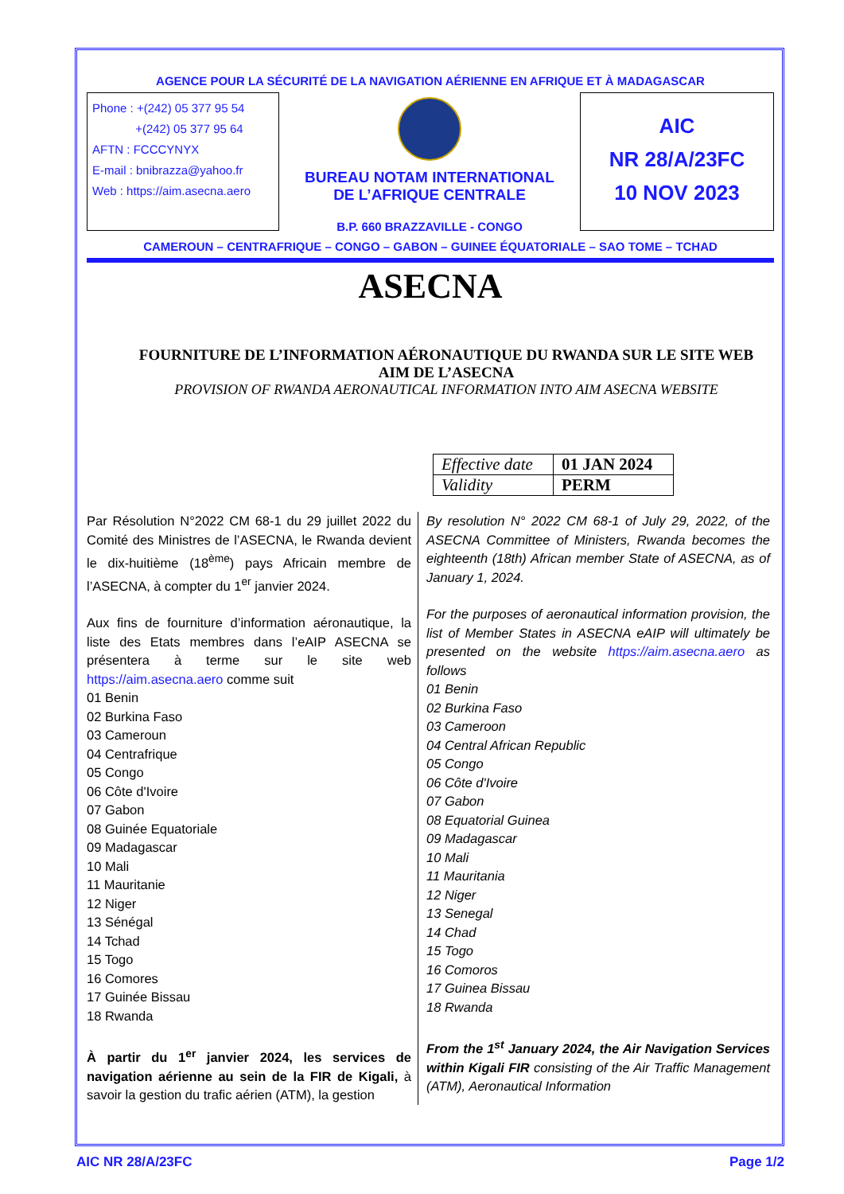AGENCE POUR LA SÉCURITÉ DE LA NAVIGATION AÉRIENNE EN AFRIQUE ET À MADAGASCAR
Phone : +(242) 05 377 95 54
+(242) 05 377 95 64
AFTN : FCCCYNYX
E-mail : bnibrazza@yahoo.fr
Web : https://aim.asecna.aero
BUREAU NOTAM INTERNATIONAL
DE L’AFRIQUE CENTRALE
B.P. 660 BRAZZAVILLE - CONGO
AIC
NR 28/A/23FC
10 NOV 2023
CAMEROUN – CENTRAFRIQUE – CONGO – GABON – GUINEE ÉQUATORIALE – SAO TOME – TCHAD
ASECNA
FOURNITURE DE L’INFORMATION AÉRONAUTIQUE DU RWANDA SUR LE SITE WEB
AIM DE L’ASECNA
PROVISION OF RWANDA AERONAUTICAL INFORMATION INTO AIM ASECNA WEBSITE
| Effective date | 01 JAN 2024 |
| Validity | PERM |
Par Résolution N°2022 CM 68-1 du 29 juillet 2022 du Comité des Ministres de l’ASECNA, le Rwanda devient le dix-huitième (18<sup>ème</sup>) pays Africain membre de l’ASECNA, à compter du 1<sup>er</sup> janvier 2024.
Aux fins de fourniture d’information aéronautique, la liste des Etats membres dans l’eAIP ASECNA se présentera à terme sur le site web https://aim.asecna.aero comme suit
01 Benin
02 Burkina Faso
03 Cameroun
04 Centrafrique
05 Congo
06 Côte d'Ivoire
07 Gabon
08 Guinée Equatoriale
09 Madagascar
10 Mali
11 Mauritanie
12 Niger
13 Sénégal
14 Tchad
15 Togo
16 Comores
17 Guinée Bissau
18 Rwanda
À partir du 1<sup>er</sup> janvier 2024, les services de navigation aérienne au sein de la FIR de Kigali, à savoir la gestion du trafic aérien (ATM), la gestion
By resolution N° 2022 CM 68-1 of July 29, 2022, of the ASECNA Committee of Ministers, Rwanda becomes the eighteenth (18th) African member State of ASECNA, as of January 1, 2024.
For the purposes of aeronautical information provision, the list of Member States in ASECNA eAIP will ultimately be presented on the website https://aim.asecna.aero as follows
01 Benin
02 Burkina Faso
03 Cameroon
04 Central African Republic
05 Congo
06 Côte d'Ivoire
07 Gabon
08 Equatorial Guinea
09 Madagascar
10 Mali
11 Mauritania
12 Niger
13 Senegal
14 Chad
15 Togo
16 Comoros
17 Guinea Bissau
18 Rwanda
From the 1<sup>st</sup> January 2024, the Air Navigation Services within Kigali FIR consisting of the Air Traffic Management (ATM), Aeronautical Information
AIC NR 28/A/23FC Page 1/2